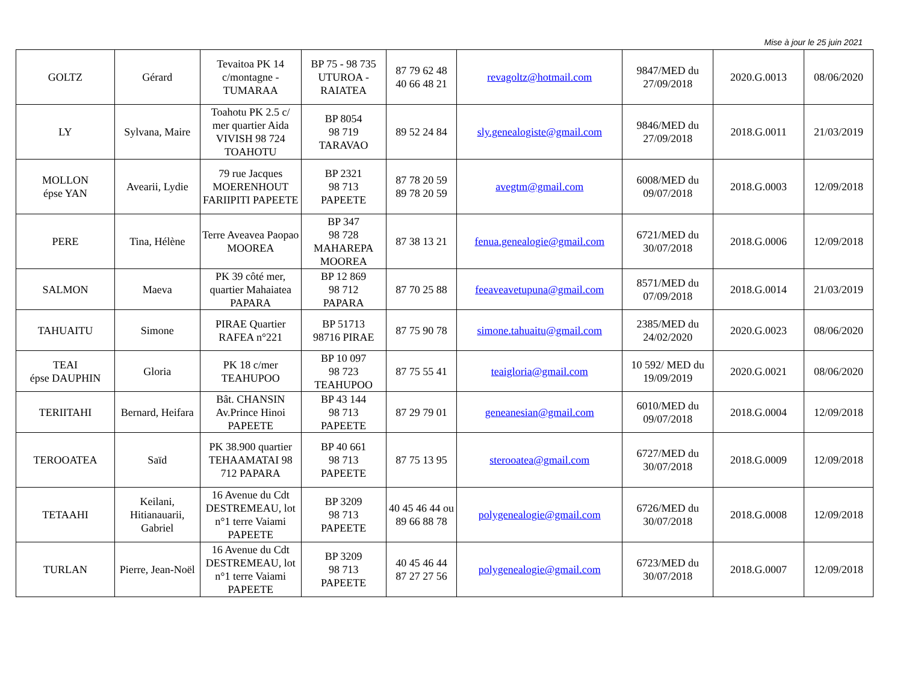Mise à jour le 25 juin 2021
| GOLTZ | Gérard | Tevaitoa PK 14 c/montagne - TUMARAA | BP 75 - 98 735 UTUROA - RAIATEA | 87 79 62 48 40 66 48 21 | revagoltz@hotmail.com | 9847/MED du 27/09/2018 | 2020.G.0013 | 08/06/2020 |
| LY | Sylvana, Maire | Toahotu PK 2.5 c/ mer quartier Aida VIVISH 98 724 TOAHOTU | BP 8054 98 719 TARAVAO | 89 52 24 84 | sly.genealogiste@gmail.com | 9846/MED du 27/09/2018 | 2018.G.0011 | 21/03/2019 |
| MOLLON épse YAN | Avearii, Lydie | 79 rue Jacques MOERENHOUT FARIIPITI PAPEETE | BP 2321 98 713 PAPEETE | 87 78 20 59 89 78 20 59 | avegtm@gmail.com | 6008/MED du 09/07/2018 | 2018.G.0003 | 12/09/2018 |
| PERE | Tina, Hélène | Terre Aveavea Paopao MOOREA | BP 347 98 728 MAHAREPA MOOREA | 87 38 13 21 | fenua.genealogie@gmail.com | 6721/MED du 30/07/2018 | 2018.G.0006 | 12/09/2018 |
| SALMON | Maeva | PK 39 côté mer, quartier Mahaiatea PAPARA | BP 12 869 98 712 PAPARA | 87 70 25 88 | feeaveavetupuna@gmail.com | 8571/MED du 07/09/2018 | 2018.G.0014 | 21/03/2019 |
| TAHUAITU | Simone | PIRAE Quartier RAFEA n°221 | BP 51713 98716 PIRAE | 87 75 90 78 | simone.tahuaitu@gmail.com | 2385/MED du 24/02/2020 | 2020.G.0023 | 08/06/2020 |
| TEAI épse DAUPHIN | Gloria | PK 18 c/mer TEAHUPOO | BP 10 097 98 723 TEAHUPOO | 87 75 55 41 | teaigloria@gmail.com | 10 592/ MED du 19/09/2019 | 2020.G.0021 | 08/06/2020 |
| TERIITAHI | Bernard, Heifara | Bât. CHANSIN Av.Prince Hinoi PAPEETE | BP 43 144 98 713 PAPEETE | 87 29 79 01 | geneanesian@gmail.com | 6010/MED du 09/07/2018 | 2018.G.0004 | 12/09/2018 |
| TEROOATEA | Saïd | PK 38.900 quartier TEHAAMATAI 98 712 PAPARA | BP 40 661 98 713 PAPEETE | 87 75 13 95 | sterooatea@gmail.com | 6727/MED du 30/07/2018 | 2018.G.0009 | 12/09/2018 |
| TETAAHI | Keilani, Hitianauarii, Gabriel | 16 Avenue du Cdt DESTREMEAU, lot n°1 terre Vaiami PAPEETE | BP 3209 98 713 PAPEETE | 40 45 46 44 ou 89 66 88 78 | polygenealogie@gmail.com | 6726/MED du 30/07/2018 | 2018.G.0008 | 12/09/2018 |
| TURLAN | Pierre, Jean-Noël | 16 Avenue du Cdt DESTREMEAU, lot n°1 terre Vaiami PAPEETE | BP 3209 98 713 PAPEETE | 40 45 46 44 87 27 27 56 | polygenealogie@gmail.com | 6723/MED du 30/07/2018 | 2018.G.0007 | 12/09/2018 |